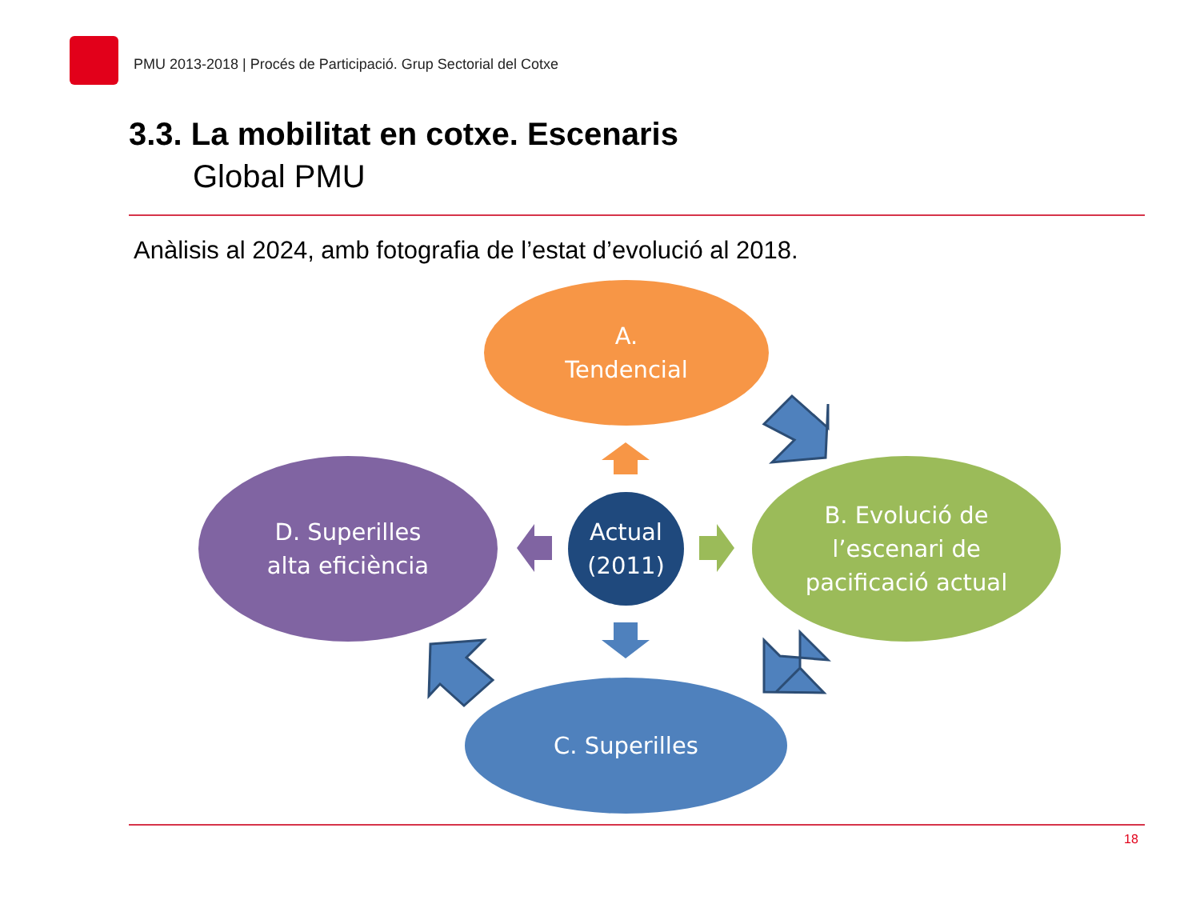PMU 2013-2018 | Procés de Participació. Grup Sectorial del Cotxe
3.3. La mobilitat en cotxe. Escenaris
Global PMU
Anàlisis al 2024, amb fotografia de l’estat d’evolució al 2018.
A.
Tendencial
Actual
(2011)
B. Evolució de
l’escenari de
pacificació actual
D. Superilles
alta eficiència
C. Superilles
18